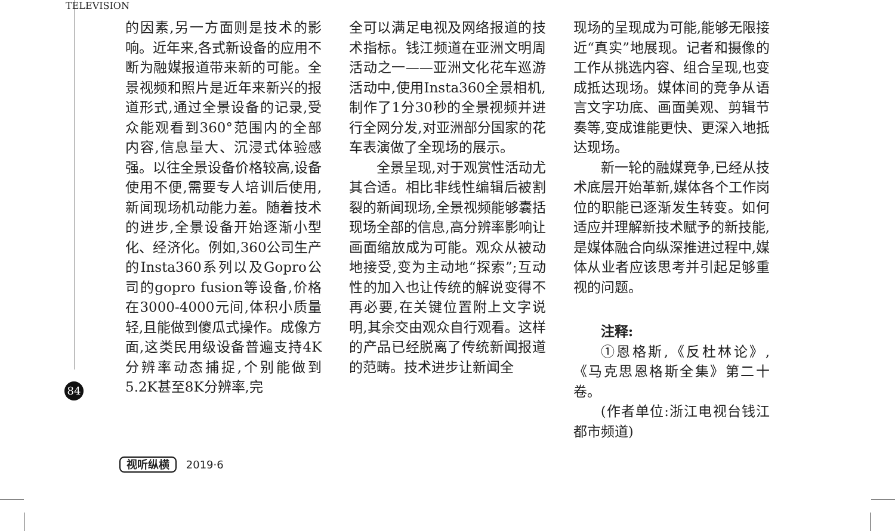TELEVISION
84
的因素,另一方面则是技术的影响。近年来,各式新设备的应用不断为融媒报道带来新的可能。全景视频和照片是近年来新兴的报道形式,通过全景设备的记录,受众能观看到360°范围内的全部内容,信息量大、沉浸式体验感强。以往全景设备价格较高,设备使用不便,需要专人培训后使用,新闻现场机动能力差。随着技术的进步,全景设备开始逐渐小型化、经济化。例如,360公司生产的Insta360系列以及Gopro公司的gopro fusion等设备,价格在3000-4000元间,体积小质量轻,且能做到傻瓜式操作。成像方面,这类民用级设备普遍支持4K分辨率动态捕捉,个别能做到5.2K甚至8K分辨率,完
全可以满足电视及网络报道的技术指标。钱江频道在亚洲文明周活动之一——亚洲文化花车巡游活动中,使用Insta360全景相机,制作了1分30秒的全景视频并进行全网分发,对亚洲部分国家的花车表演做了全现场的展示。
全景呈现,对于观赏性活动尤其合适。相比非线性编辑后被割裂的新闻现场,全景视频能够囊括现场全部的信息,高分辨率影响让画面缩放成为可能。观众从被动地接受,变为主动地“探索”;互动性的加入也让传统的解说变得不再必要,在关键位置附上文字说明,其余交由观众自行观看。这样的产品已经脱离了传统新闻报道的范畴。技术进步让新闻全
现场的呈现成为可能,能够无限接近“真实”地展现。记者和摄像的工作从挑选内容、组合呈现,也变成抵达现场。媒体间的竞争从语言文字功底、画面美观、剪辑节奏等,变成谁能更快、更深入地抵达现场。
新一轮的融媒竞争,已经从技术底层开始革新,媒体各个工作岗位的职能已逐渐发生转变。如何适应并理解新技术赋予的新技能,是媒体融合向纵深推进过程中,媒体从业者应该思考并引起足够重视的问题。
注释:
①恩格斯,《反杜林论》,《马克思恩格斯全集》第二十卷。
(作者单位:浙江电视台钱江都市频道)
视听纵横 2019·6